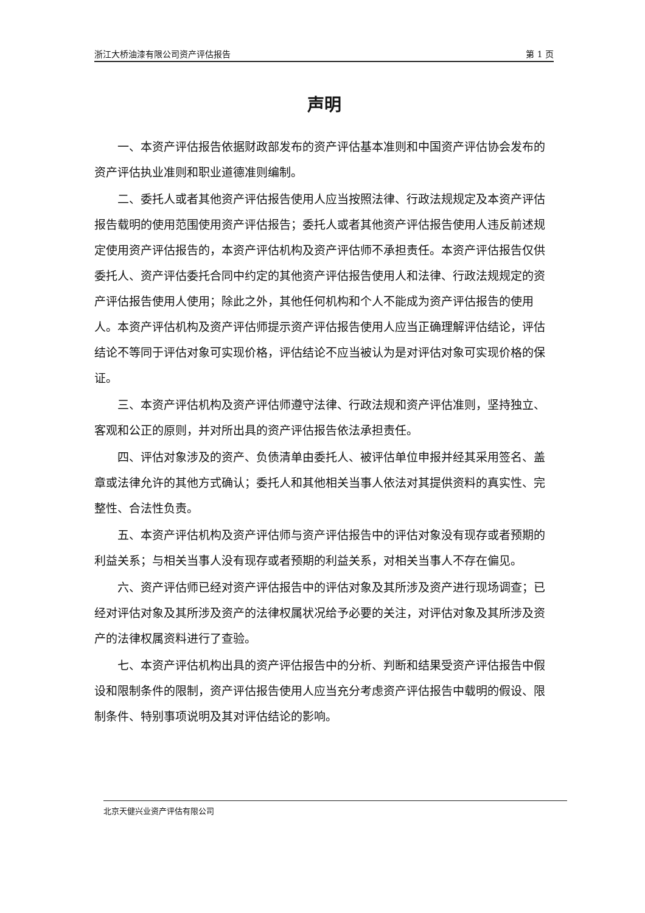浙江大桥油漆有限公司资产评估报告 第 1 页
声明
一、本资产评估报告依据财政部发布的资产评估基本准则和中国资产评估协会发布的资产评估执业准则和职业道德准则编制。
二、委托人或者其他资产评估报告使用人应当按照法律、行政法规规定及本资产评估报告载明的使用范围使用资产评估报告；委托人或者其他资产评估报告使用人违反前述规定使用资产评估报告的，本资产评估机构及资产评估师不承担责任。本资产评估报告仅供委托人、资产评估委托合同中约定的其他资产评估报告使用人和法律、行政法规规定的资产评估报告使用人使用；除此之外，其他任何机构和个人不能成为资产评估报告的使用人。本资产评估机构及资产评估师提示资产评估报告使用人应当正确理解评估结论，评估结论不等同于评估对象可实现价格，评估结论不应当被认为是对评估对象可实现价格的保证。
三、本资产评估机构及资产评估师遵守法律、行政法规和资产评估准则，坚持独立、客观和公正的原则，并对所出具的资产评估报告依法承担责任。
四、评估对象涉及的资产、负债清单由委托人、被评估单位申报并经其采用签名、盖章或法律允许的其他方式确认；委托人和其他相关当事人依法对其提供资料的真实性、完整性、合法性负责。
五、本资产评估机构及资产评估师与资产评估报告中的评估对象没有现存或者预期的利益关系；与相关当事人没有现存或者预期的利益关系，对相关当事人不存在偏见。
六、资产评估师已经对资产评估报告中的评估对象及其所涉及资产进行现场调查；已经对评估对象及其所涉及资产的法律权属状况给予必要的关注，对评估对象及其所涉及资产的法律权属资料进行了查验。
七、本资产评估机构出具的资产评估报告中的分析、判断和结果受资产评估报告中假设和限制条件的限制，资产评估报告使用人应当充分考虑资产评估报告中载明的假设、限制条件、特别事项说明及其对评估结论的影响。
北京天健兴业资产评估有限公司